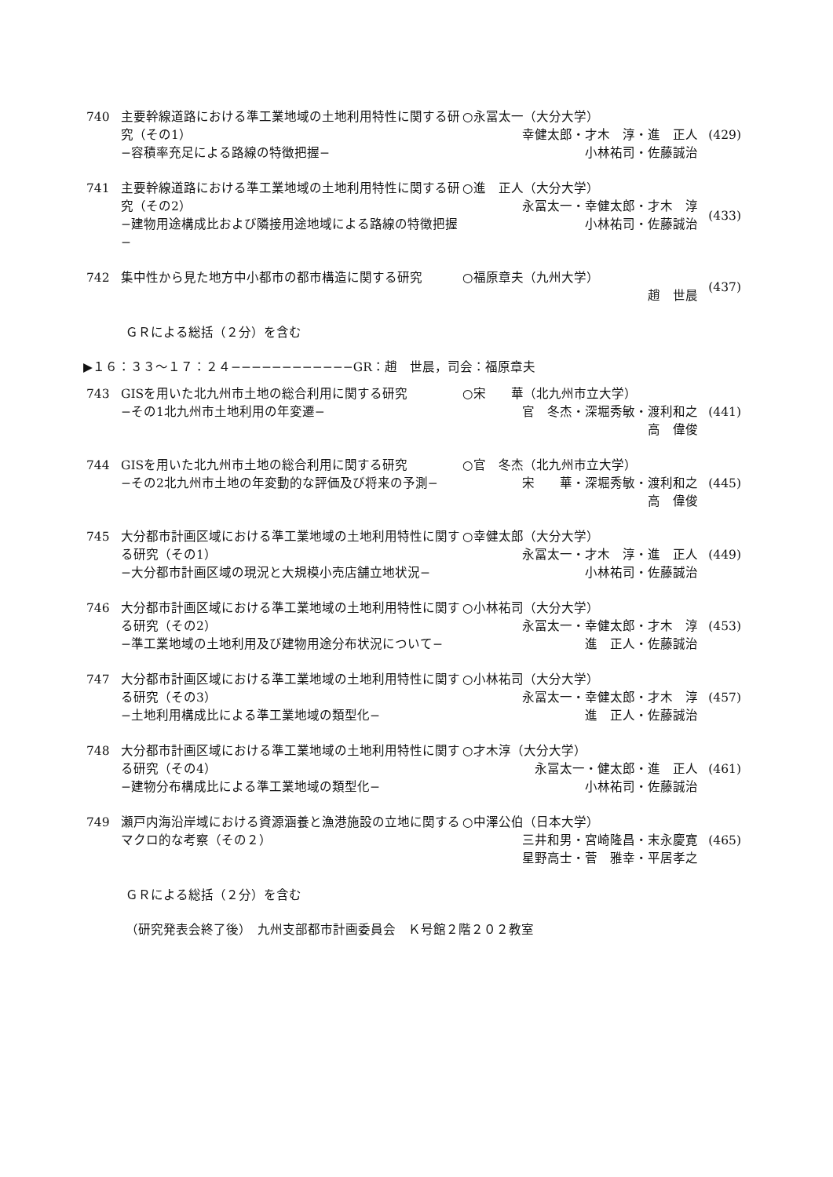740 主要幹線道路における準工業地域の土地利用特性に関する研究（その1）
−容積率充足による路線の特徴把握−
○永冨太一（大分大学）
幸健太郎・才木　淳・進　正人
小林祐司・佐藤誠治
(429)
741 主要幹線道路における準工業地域の土地利用特性に関する研究（その2）
−建物用途構成比および隣接用途地域による路線の特徴把握−
○進　正人（大分大学）
永冨太一・幸健太郎・才木　淳
小林祐司・佐藤誠治
(433)
742 集中性から見た地方中小都市の都市構造に関する研究 ○福原章夫（九州大学）
趙　世晨
(437)
ＧＲによる総括（２分）を含む
▶１６：３３～１７：２４−−−−−−−−−−−−GR：趙　世晨，司会：福原章夫
743 GISを用いた北九州市土地の総合利用に関する研究
−その1北九州市土地利用の年変遷−
○宋　　華（北九州市立大学）
官　冬杰・深堀秀敏・渡利和之
高　偉俊
(441)
744 GISを用いた北九州市土地の総合利用に関する研究
−その2北九州市土地の年変動的な評価及び将来の予測−
○官　冬杰（北九州市立大学）
宋　　華・深堀秀敏・渡利和之
高　偉俊
(445)
745 大分都市計画区域における準工業地域の土地利用特性に関する研究（その1）
−大分都市計画区域の現況と大規模小売店舗立地状況−
○幸健太郎（大分大学）
永冨太一・才木　淳・進　正人
小林祐司・佐藤誠治
(449)
746 大分都市計画区域における準工業地域の土地利用特性に関する研究（その2）
−準工業地域の土地利用及び建物用途分布状況について−
○小林祐司（大分大学）
永冨太一・幸健太郎・才木　淳
進　正人・佐藤誠治
(453)
747 大分都市計画区域における準工業地域の土地利用特性に関する研究（その3）
−土地利用構成比による準工業地域の類型化−
○小林祐司（大分大学）
永冨太一・幸健太郎・才木　淳
進　正人・佐藤誠治
(457)
748 大分都市計画区域における準工業地域の土地利用特性に関する研究（その4）
−建物分布構成比による準工業地域の類型化−
○才木淳（大分大学）
永冨太一・健太郎・進　正人
小林祐司・佐藤誠治
(461)
749 瀬戸内海沿岸域における資源涵養と漁港施設の立地に関するマクロ的な考察（その２）
○中澤公伯（日本大学）
三井和男・宮崎隆昌・末永慶寛
星野高士・菅　雅幸・平居孝之
(465)
ＧＲによる総括（２分）を含む
（研究発表会終了後）　九州支部都市計画委員会　Ｋ号館２階２０２教室